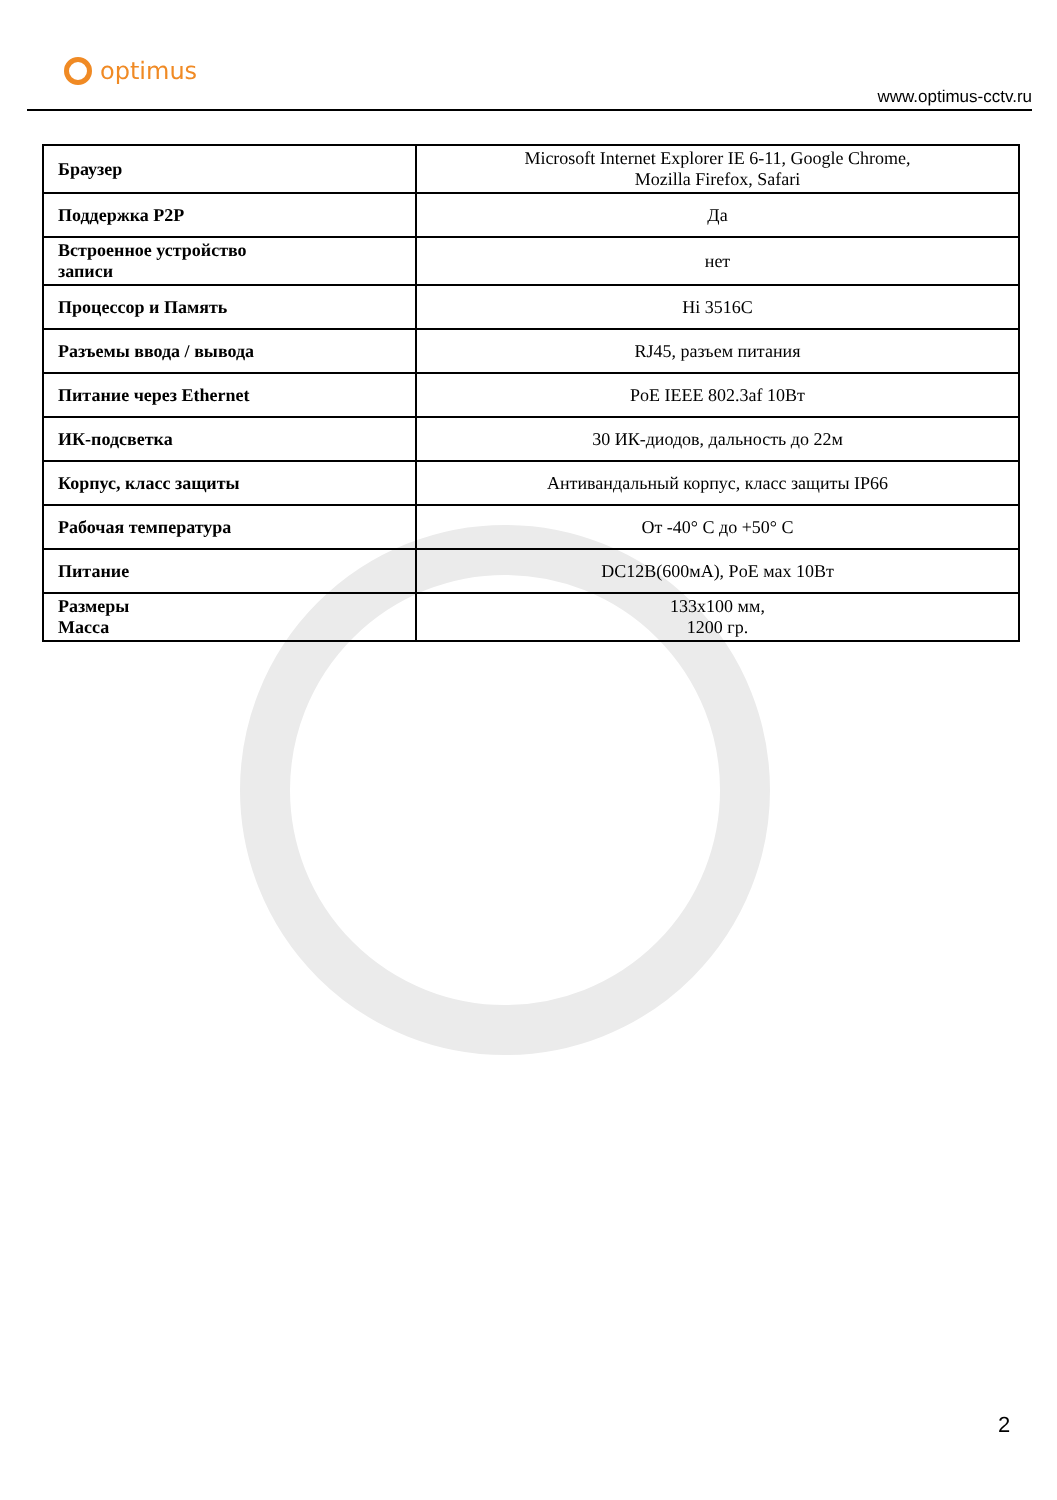optimus
www.optimus-cctv.ru
| Браузер | Microsoft Internet Explorer IE 6-11, Google Chrome, Mozilla Firefox, Safari |
| Поддержка P2P | Да |
| Встроенное устройство записи | нет |
| Процессор и Память | Hi 3516C |
| Разъемы ввода / вывода | RJ45, разъем питания |
| Питание через Ethernet | PoE IEEE 802.3af 10Вт |
| ИК-подсветка | 30 ИК-диодов, дальность до 22м |
| Корпус, класс защиты | Антивандальный корпус, класс защиты IP66 |
| Рабочая температура | От -40° C до +50° C |
| Питание | DC12В(600мА), PoE мах 10Вт |
| Размеры Масса | 133x100 мм, 1200 гр. |
2